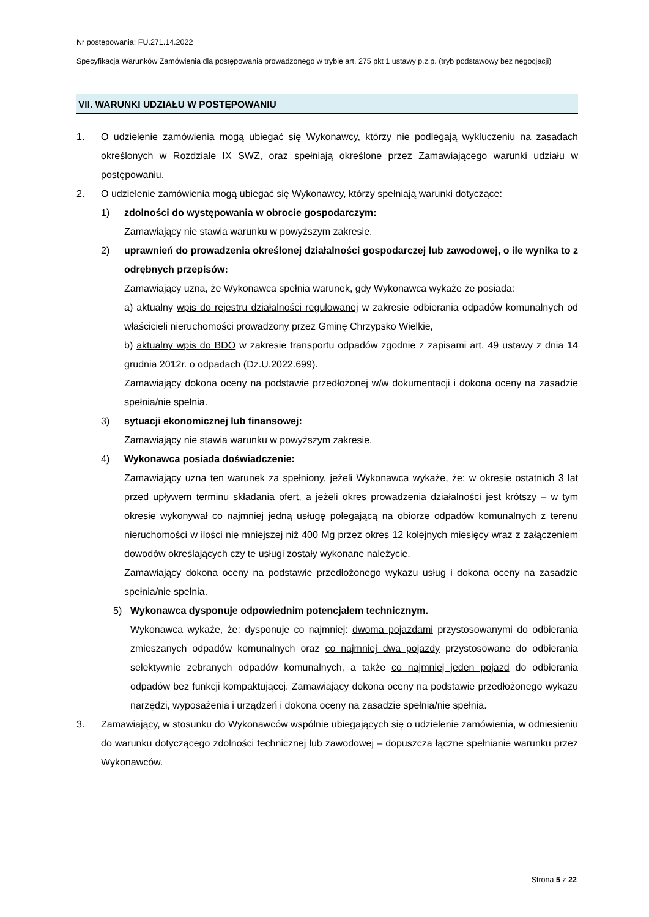Nr postępowania: FU.271.14.2022
Specyfikacja Warunków Zamówienia dla postępowania prowadzonego w trybie art. 275 pkt 1 ustawy p.z.p. (tryb podstawowy bez negocjacji)
VII. WARUNKI UDZIAŁU W POSTĘPOWANIU
1. O udzielenie zamówienia mogą ubiegać się Wykonawcy, którzy nie podlegają wykluczeniu na zasadach określonych w Rozdziale IX SWZ, oraz spełniają określone przez Zamawiającego warunki udziału w postępowaniu.
2. O udzielenie zamówienia mogą ubiegać się Wykonawcy, którzy spełniają warunki dotyczące:
1) zdolności do występowania w obrocie gospodarczym:
Zamawiający nie stawia warunku w powyższym zakresie.
2) uprawnień do prowadzenia określonej działalności gospodarczej lub zawodowej, o ile wynika to z odrębnych przepisów:
Zamawiający uzna, że Wykonawca spełnia warunek, gdy Wykonawca wykaże że posiada:
a) aktualny wpis do rejestru działalności regulowanej w zakresie odbierania odpadów komunalnych od właścicieli nieruchomości prowadzony przez Gminę Chrzypsko Wielkie,
b) aktualny wpis do BDO w zakresie transportu odpadów zgodnie z zapisami art. 49 ustawy z dnia 14 grudnia 2012r. o odpadach (Dz.U.2022.699).
Zamawiający dokona oceny na podstawie przedłożonej w/w dokumentacji i dokona oceny na zasadzie spełnia/nie spełnia.
3) sytuacji ekonomicznej lub finansowej:
Zamawiający nie stawia warunku w powyższym zakresie.
4) Wykonawca posiada doświadczenie:
Zamawiający uzna ten warunek za spełniony, jeżeli Wykonawca wykaże, że: w okresie ostatnich 3 lat przed upływem terminu składania ofert, a jeżeli okres prowadzenia działalności jest krótszy – w tym okresie wykonywał co najmniej jedną usługę polegającą na obiorze odpadów komunalnych z terenu nieruchomości w ilości nie mniejszej niż 400 Mg przez okres 12 kolejnych miesięcy wraz z załączeniem dowodów określających czy te usługi zostały wykonane należycie.
Zamawiający dokona oceny na podstawie przedłożonego wykazu usług i dokona oceny na zasadzie spełnia/nie spełnia.
5) Wykonawca dysponuje odpowiednim potencjałem technicznym.
Wykonawca wykaże, że: dysponuje co najmniej: dwoma pojazdami przystosowanymi do odbierania zmieszanych odpadów komunalnych oraz co najmniej dwa pojazdy przystosowane do odbierania selektywnie zebranych odpadów komunalnych, a także co najmniej jeden pojazd do odbierania odpadów bez funkcji kompaktującej. Zamawiający dokona oceny na podstawie przedłożonego wykazu narzędzi, wyposażenia i urządzeń i dokona oceny na zasadzie spełnia/nie spełnia.
3. Zamawiający, w stosunku do Wykonawców wspólnie ubiegających się o udzielenie zamówienia, w odniesieniu do warunku dotyczącego zdolności technicznej lub zawodowej – dopuszcza łączne spełnianie warunku przez Wykonawców.
Strona 5 z 22